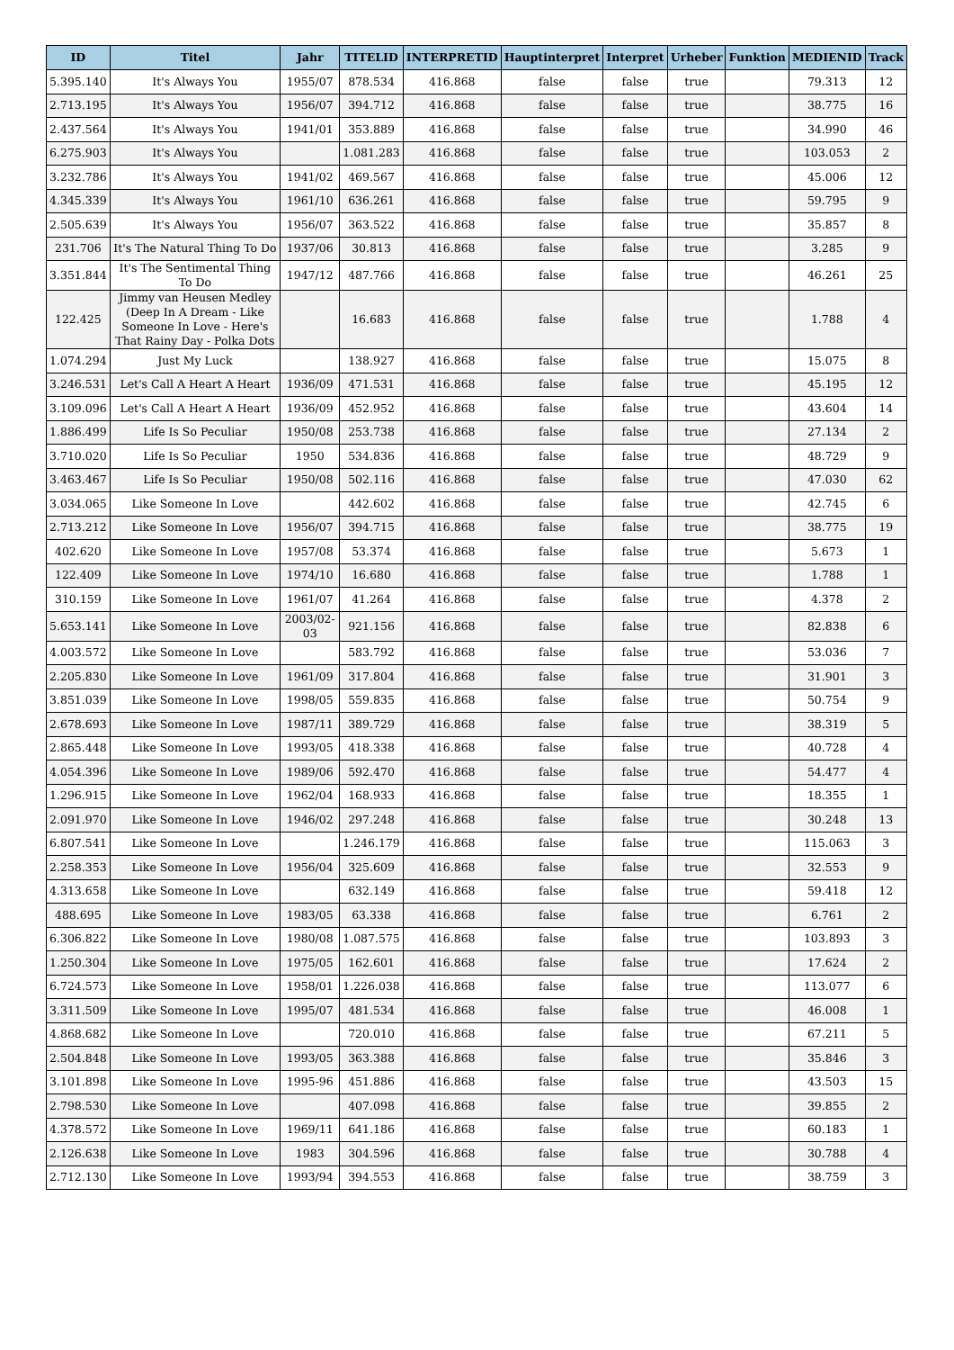| ID | Titel | Jahr | TITELID | INTERPRETID | Hauptinterpret | Interpret | Urheber | Funktion | MEDIENID | Track |
| --- | --- | --- | --- | --- | --- | --- | --- | --- | --- | --- |
| 5.395.140 | It's Always You | 1955/07 | 878.534 | 416.868 | false | false | true | | 79.313 | 12 |
| 2.713.195 | It's Always You | 1956/07 | 394.712 | 416.868 | false | false | true | | 38.775 | 16 |
| 2.437.564 | It's Always You | 1941/01 | 353.889 | 416.868 | false | false | true | | 34.990 | 46 |
| 6.275.903 | It's Always You | | 1.081.283 | 416.868 | false | false | true | | 103.053 | 2 |
| 3.232.786 | It's Always You | 1941/02 | 469.567 | 416.868 | false | false | true | | 45.006 | 12 |
| 4.345.339 | It's Always You | 1961/10 | 636.261 | 416.868 | false | false | true | | 59.795 | 9 |
| 2.505.639 | It's Always You | 1956/07 | 363.522 | 416.868 | false | false | true | | 35.857 | 8 |
| 231.706 | It's The Natural Thing To Do | 1937/06 | 30.813 | 416.868 | false | false | true | | 3.285 | 9 |
| 3.351.844 | It's The Sentimental Thing To Do | 1947/12 | 487.766 | 416.868 | false | false | true | | 46.261 | 25 |
| 122.425 | Jimmy van Heusen Medley (Deep In A Dream - Like Someone In Love - Here's That Rainy Day - Polka Dots | | 16.683 | 416.868 | false | false | true | | 1.788 | 4 |
| 1.074.294 | Just My Luck | | 138.927 | 416.868 | false | false | true | | 15.075 | 8 |
| 3.246.531 | Let's Call A Heart A Heart | 1936/09 | 471.531 | 416.868 | false | false | true | | 45.195 | 12 |
| 3.109.096 | Let's Call A Heart A Heart | 1936/09 | 452.952 | 416.868 | false | false | true | | 43.604 | 14 |
| 1.886.499 | Life Is So Peculiar | 1950/08 | 253.738 | 416.868 | false | false | true | | 27.134 | 2 |
| 3.710.020 | Life Is So Peculiar | 1950 | 534.836 | 416.868 | false | false | true | | 48.729 | 9 |
| 3.463.467 | Life Is So Peculiar | 1950/08 | 502.116 | 416.868 | false | false | true | | 47.030 | 62 |
| 3.034.065 | Like Someone In Love | | 442.602 | 416.868 | false | false | true | | 42.745 | 6 |
| 2.713.212 | Like Someone In Love | 1956/07 | 394.715 | 416.868 | false | false | true | | 38.775 | 19 |
| 402.620 | Like Someone In Love | 1957/08 | 53.374 | 416.868 | false | false | true | | 5.673 | 1 |
| 122.409 | Like Someone In Love | 1974/10 | 16.680 | 416.868 | false | false | true | | 1.788 | 1 |
| 310.159 | Like Someone In Love | 1961/07 | 41.264 | 416.868 | false | false | true | | 4.378 | 2 |
| 5.653.141 | Like Someone In Love | 2003/02-03 | 921.156 | 416.868 | false | false | true | | 82.838 | 6 |
| 4.003.572 | Like Someone In Love | | 583.792 | 416.868 | false | false | true | | 53.036 | 7 |
| 2.205.830 | Like Someone In Love | 1961/09 | 317.804 | 416.868 | false | false | true | | 31.901 | 3 |
| 3.851.039 | Like Someone In Love | 1998/05 | 559.835 | 416.868 | false | false | true | | 50.754 | 9 |
| 2.678.693 | Like Someone In Love | 1987/11 | 389.729 | 416.868 | false | false | true | | 38.319 | 5 |
| 2.865.448 | Like Someone In Love | 1993/05 | 418.338 | 416.868 | false | false | true | | 40.728 | 4 |
| 4.054.396 | Like Someone In Love | 1989/06 | 592.470 | 416.868 | false | false | true | | 54.477 | 4 |
| 1.296.915 | Like Someone In Love | 1962/04 | 168.933 | 416.868 | false | false | true | | 18.355 | 1 |
| 2.091.970 | Like Someone In Love | 1946/02 | 297.248 | 416.868 | false | false | true | | 30.248 | 13 |
| 6.807.541 | Like Someone In Love | | 1.246.179 | 416.868 | false | false | true | | 115.063 | 3 |
| 2.258.353 | Like Someone In Love | 1956/04 | 325.609 | 416.868 | false | false | true | | 32.553 | 9 |
| 4.313.658 | Like Someone In Love | | 632.149 | 416.868 | false | false | true | | 59.418 | 12 |
| 488.695 | Like Someone In Love | 1983/05 | 63.338 | 416.868 | false | false | true | | 6.761 | 2 |
| 6.306.822 | Like Someone In Love | 1980/08 | 1.087.575 | 416.868 | false | false | true | | 103.893 | 3 |
| 1.250.304 | Like Someone In Love | 1975/05 | 162.601 | 416.868 | false | false | true | | 17.624 | 2 |
| 6.724.573 | Like Someone In Love | 1958/01 | 1.226.038 | 416.868 | false | false | true | | 113.077 | 6 |
| 3.311.509 | Like Someone In Love | 1995/07 | 481.534 | 416.868 | false | false | true | | 46.008 | 1 |
| 4.868.682 | Like Someone In Love | | 720.010 | 416.868 | false | false | true | | 67.211 | 5 |
| 2.504.848 | Like Someone In Love | 1993/05 | 363.388 | 416.868 | false | false | true | | 35.846 | 3 |
| 3.101.898 | Like Someone In Love | 1995-96 | 451.886 | 416.868 | false | false | true | | 43.503 | 15 |
| 2.798.530 | Like Someone In Love | | 407.098 | 416.868 | false | false | true | | 39.855 | 2 |
| 4.378.572 | Like Someone In Love | 1969/11 | 641.186 | 416.868 | false | false | true | | 60.183 | 1 |
| 2.126.638 | Like Someone In Love | 1983 | 304.596 | 416.868 | false | false | true | | 30.788 | 4 |
| 2.712.130 | Like Someone In Love | 1993/94 | 394.553 | 416.868 | false | false | true | | 38.759 | 3 |